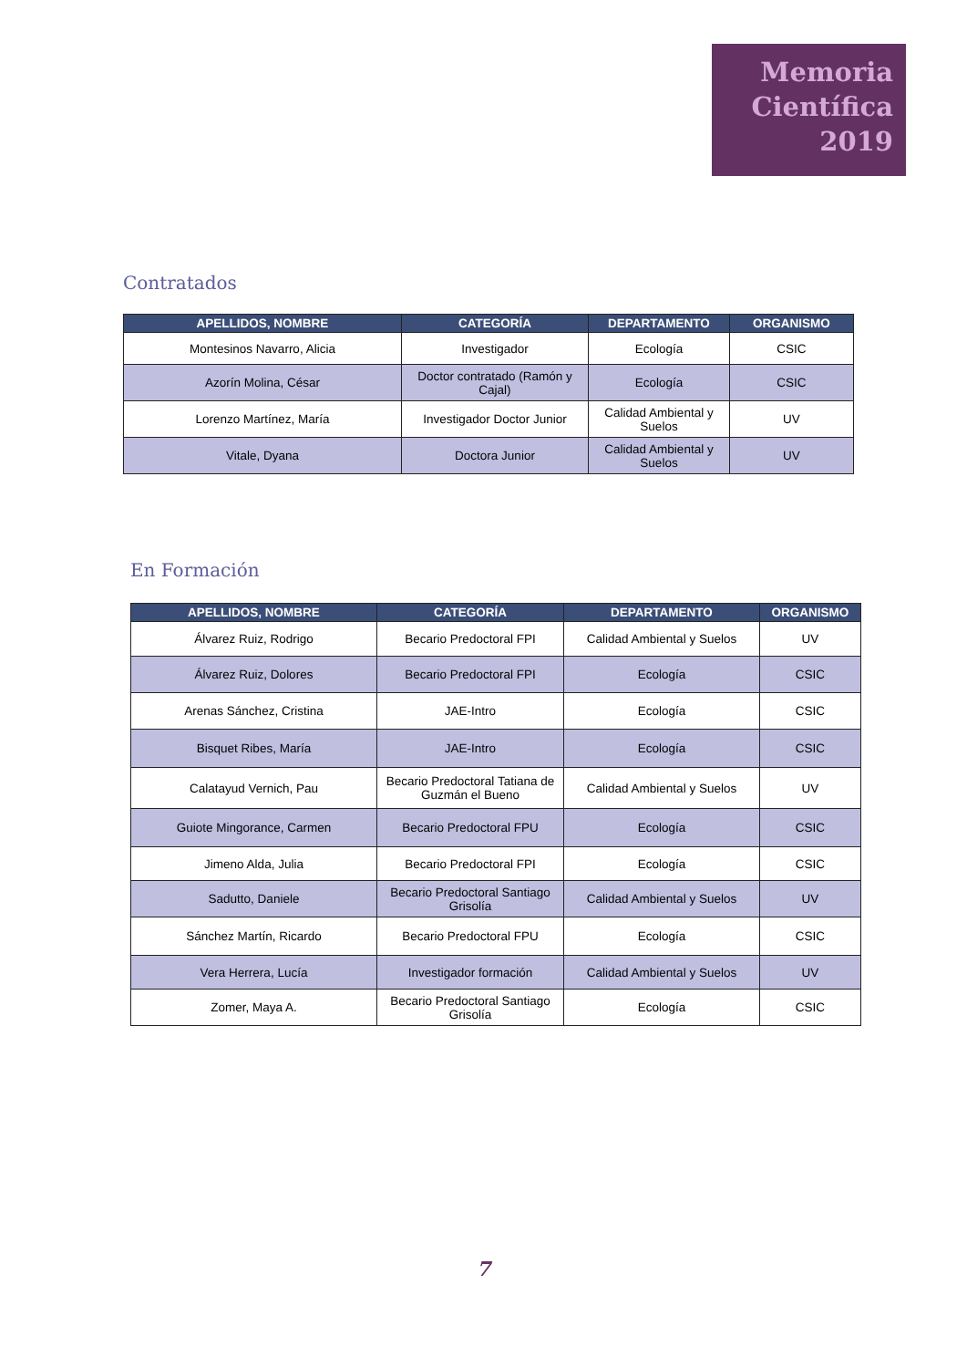Memoria
Científica
2019
Contratados
| APELLIDOS, NOMBRE | CATEGORÍA | DEPARTAMENTO | ORGANISMO |
| --- | --- | --- | --- |
| Montesinos Navarro, Alicia | Investigador | Ecología | CSIC |
| Azorín Molina, César | Doctor contratado (Ramón y Cajal) | Ecología | CSIC |
| Lorenzo Martínez, María | Investigador Doctor Junior | Calidad Ambiental y Suelos | UV |
| Vitale, Dyana | Doctora Junior | Calidad Ambiental y Suelos | UV |
En Formación
| APELLIDOS, NOMBRE | CATEGORÍA | DEPARTAMENTO | ORGANISMO |
| --- | --- | --- | --- |
| Álvarez Ruiz, Rodrigo | Becario Predoctoral FPI | Calidad Ambiental y Suelos | UV |
| Álvarez Ruiz, Dolores | Becario Predoctoral FPI | Ecología | CSIC |
| Arenas Sánchez, Cristina | JAE-Intro | Ecología | CSIC |
| Bisquet Ribes, María | JAE-Intro | Ecología | CSIC |
| Calatayud Vernich, Pau | Becario Predoctoral Tatiana de Guzmán el Bueno | Calidad Ambiental y Suelos | UV |
| Guiote Mingorance, Carmen | Becario Predoctoral FPU | Ecología | CSIC |
| Jimeno Alda, Julia | Becario Predoctoral FPI | Ecología | CSIC |
| Sadutto, Daniele | Becario Predoctoral Santiago Grisolía | Calidad Ambiental y Suelos | UV |
| Sánchez Martín, Ricardo | Becario Predoctoral FPU | Ecología | CSIC |
| Vera Herrera, Lucía | Investigador formación | Calidad Ambiental y Suelos | UV |
| Zomer, Maya A. | Becario Predoctoral Santiago Grisolía | Ecología | CSIC |
7